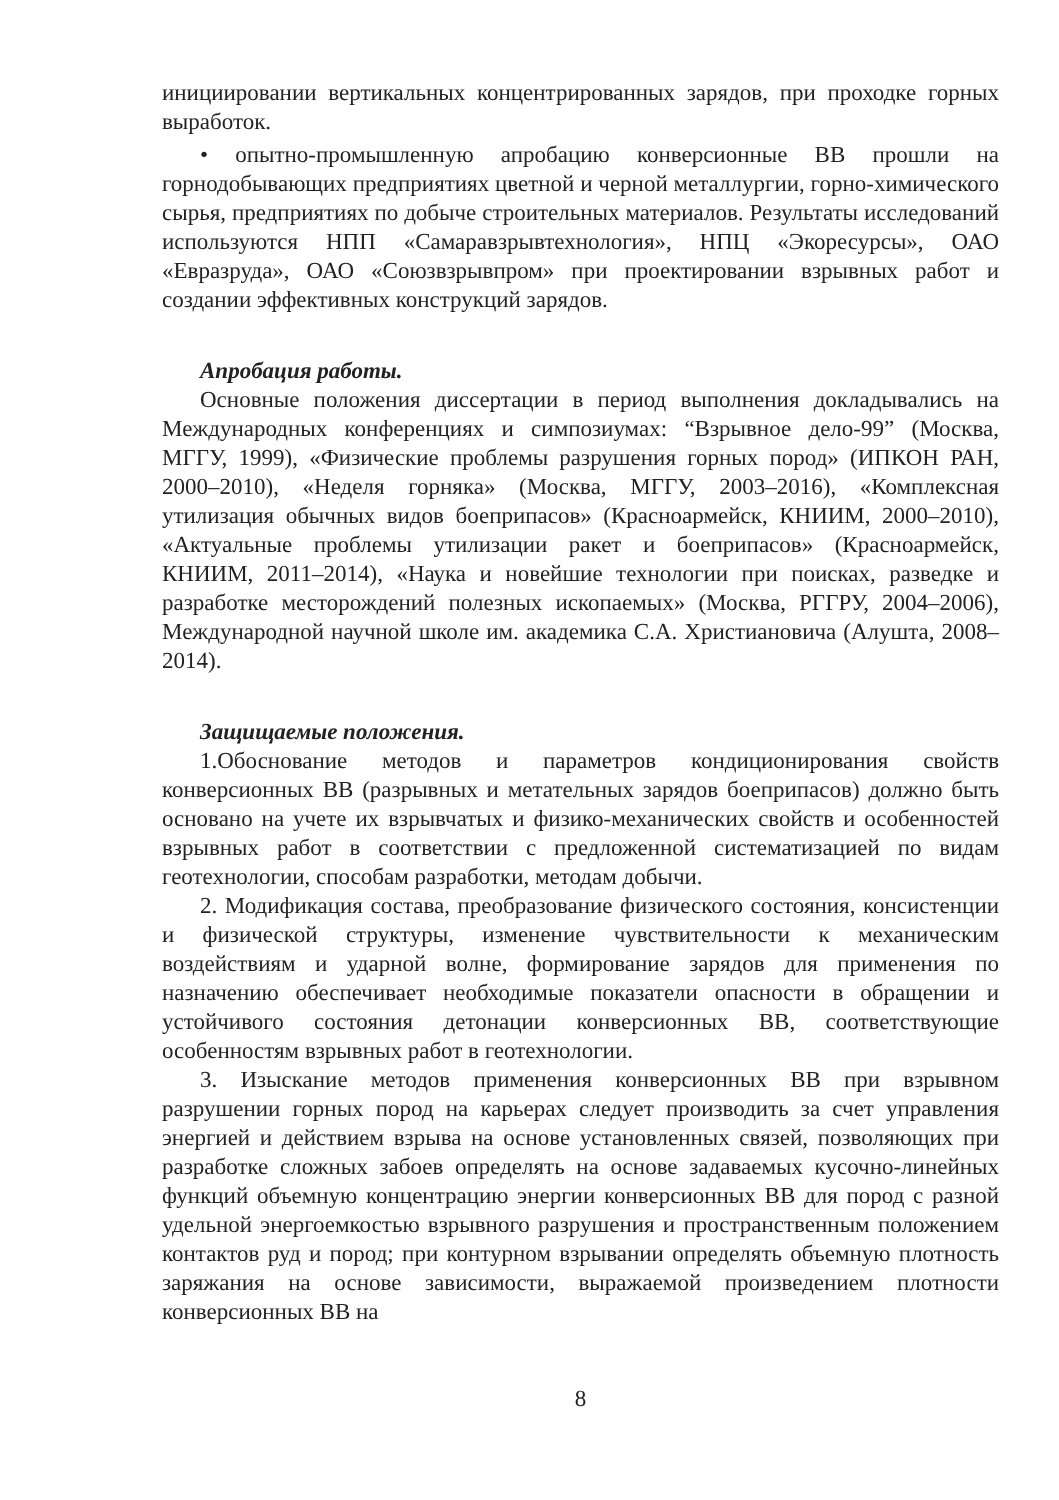инициировании вертикальных концентрированных зарядов, при проходке горных выработок.
• опытно-промышленную апробацию конверсионные ВВ прошли на горнодобывающих предприятиях цветной и черной металлургии, горно-химического сырья, предприятиях по добыче строительных материалов. Результаты исследований используются НПП «Самаравзрывтехнология», НПЦ «Экоресурсы», ОАО «Евразруда», ОАО «Союзвзрывпром» при проектировании взрывных работ и создании эффективных конструкций зарядов.
Апробация работы.
Основные положения диссертации в период выполнения докладывались на Международных конференциях и симпозиумах: “Взрывное дело-99” (Москва, МГГУ, 1999), «Физические проблемы разрушения горных пород» (ИПКОН РАН, 2000–2010), «Неделя горняка» (Москва, МГГУ, 2003–2016), «Комплексная утилизация обычных видов боеприпасов» (Красноармейск, КНИИМ, 2000–2010), «Актуальные проблемы утилизации ракет и боеприпасов» (Красноармейск, КНИИМ, 2011–2014), «Наука и новейшие технологии при поисках, разведке и разработке месторождений полезных ископаемых» (Москва, РГГРУ, 2004–2006), Международной научной школе им. академика С.А. Христиановича (Алушта, 2008–2014).
Защищаемые положения.
1.Обоснование методов и параметров кондиционирования свойств конверсионных ВВ (разрывных и метательных зарядов боеприпасов) должно быть основано на учете их взрывчатых и физико-механических свойств и особенностей взрывных работ в соответствии с предложенной систематизацией по видам геотехнологии, способам разработки, методам добычи.
2. Модификация состава, преобразование физического состояния, консистенции и физической структуры, изменение чувствительности к механическим воздействиям и ударной волне, формирование зарядов для применения по назначению обеспечивает необходимые показатели опасности в обращении и устойчивого состояния детонации конверсионных ВВ, соответствующие особенностям взрывных работ в геотехнологии.
3. Изыскание методов применения конверсионных ВВ при взрывном разрушении горных пород на карьерах следует производить за счет управления энергией и действием взрыва на основе установленных связей, позволяющих при разработке сложных забоев определять на основе задаваемых кусочно-линейных функций объемную концентрацию энергии конверсионных ВВ для пород с разной удельной энергоемкостью взрывного разрушения и пространственным положением контактов руд и пород; при контурном взрывании определять объемную плотность заряжания на основе зависимости, выражаемой произведением плотности конверсионных ВВ на
8